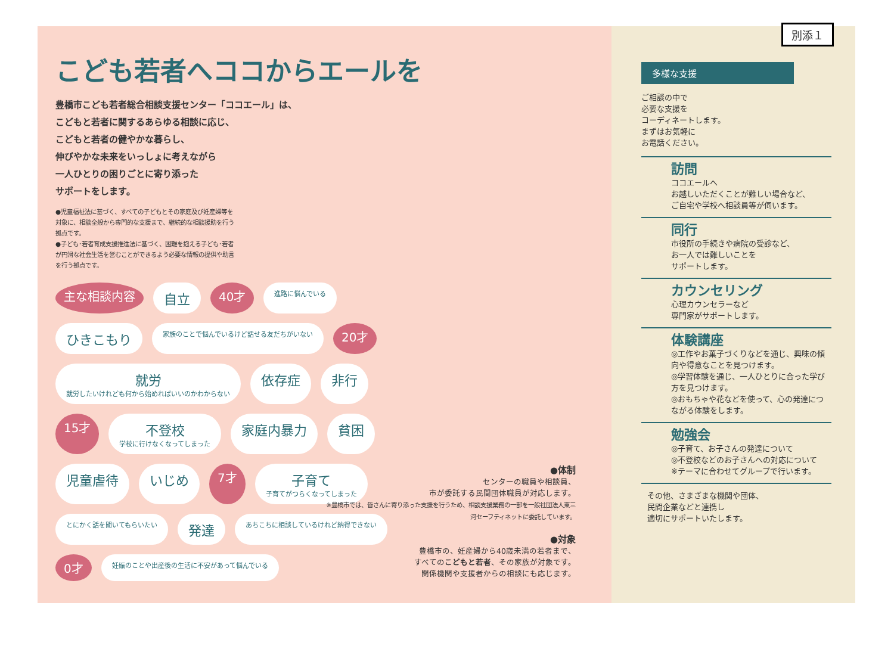別添１
こども若者へココからエールを
豊橋市こども若者総合相談支援センター「ココエール」は、
こどもと若者に関するあらゆる相談に応じ、
こどもと若者の健やかな暮らし、
伸びやかな未来をいっしょに考えながら
一人ひとりの困りごとに寄り添った
サポートをします。
●児童福祉法に基づく、すべての子どもとその家庭及び妊産婦等を対象に、相談全般から専門的な支援まで、継続的な相談援助を行う拠点です。
●子ども･若者育成支援推進法に基づく、困難を抱える子ども･若者が円滑な社会生活を営むことができるよう必要な情報の提供や助言を行う拠点です。
主な相談内容 自立 40才 進路に悩んでいる ひきこもり 家族のことで悩んでいるけど話せる友だちがいない 20才 就労
就労したいけれども何から始めればいいのかわからない 依存症 非行 15才 不登校
学校に行けなくなってしまった 家庭内暴力 貧困 児童虐待 いじめ 7才 子育て
子育てがつらくなってしまった とにかく話を聞いてもらいたい 発達 あちこちに相談しているけれど納得できない 0才 妊娠のことや出産後の生活に不安があって悩んでいる
●体制
センターの職員や相談員、
市が委託する民間団体職員が対応します。
※豊橋市では、皆さんに寄り添った支援を行うため、相談支援業務の一部を一般社団法人東三河セーフティネットに委託しています。
●対象
豊橋市の、妊産婦から40歳未満の若者まで、
すべてのこどもと若者、その家族が対象です。
関係機関や支援者からの相談にも応じます。
多様な支援
ご相談の中で
必要な支援を
コーディネートします。
まずはお気軽に
お電話ください。
訪問
ココエールへ
お越しいただくことが難しい場合など、
ご自宅や学校へ相談員等が伺います。
同行
市役所の手続きや病院の受診など、
お一人では難しいことを
サポートします。
カウンセリング
心理カウンセラーなど
専門家がサポートします。
体験講座
◎工作やお菓子づくりなどを通じ、興味の傾向や得意なことを見つけます。
◎学習体験を通じ、一人ひとりに合った学び方を見つけます。
◎おもちゃや花などを使って、心の発達につながる体験をします。
勉強会
◎子育て、お子さんの発達について
◎不登校などのお子さんへの対応について
※テーマに合わせてグループで行います。
その他、さまざまな機関や団体、
民間企業などと連携し
適切にサポートいたします。